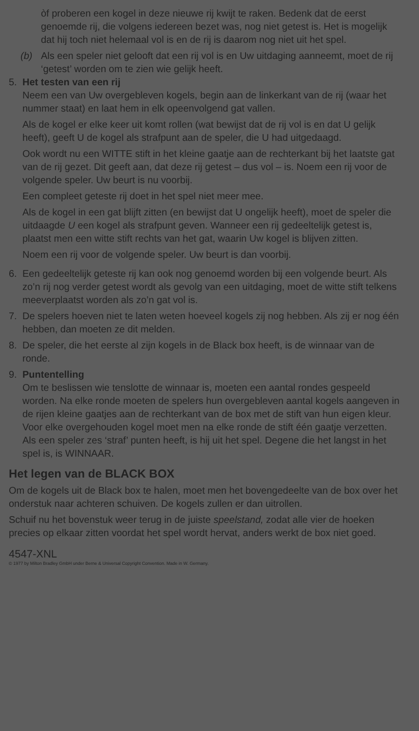òf proberen een kogel in deze nieuwe rij kwijt te raken. Bedenk dat de eerst genoemde rij, die volgens iedereen bezet was, nog niet getest is. Het is mogelijk dat hij toch niet helemaal vol is en de rij is daarom nog niet uit het spel.
(b) Als een speler niet gelooft dat een rij vol is en Uw uitdaging aanneemt, moet de rij ‘getest’ worden om te zien wie gelijk heeft.
5. Het testen van een rij
Neem een van Uw overgebleven kogels, begin aan de linkerkant van de rij (waar het nummer staat) en laat hem in elk opeenvolgend gat vallen.
Als de kogel er elke keer uit komt rollen (wat bewijst dat de rij vol is en dat U gelijk heeft), geeft U de kogel als strafpunt aan de speler, die U had uitgedaagd.
Ook wordt nu een WITTE stift in het kleine gaatje aan de rechterkant bij het laatste gat van de rij gezet. Dit geeft aan, dat deze rij getest – dus vol – is. Noem een rij voor de volgende speler. Uw beurt is nu voorbij.
Een compleet geteste rij doet in het spel niet meer mee.
Als de kogel in een gat blijft zitten (en bewijst dat U ongelijk heeft), moet de speler die uitdaagde U een kogel als strafpunt geven. Wanneer een rij gedeeltelijk getest is, plaatst men een witte stift rechts van het gat, waarin Uw kogel is blijven zitten.
Noem een rij voor de volgende speler. Uw beurt is dan voorbij.
6. Een gedeeltelijk geteste rij kan ook nog genoemd worden bij een volgende beurt. Als zo’n rij nog verder getest wordt als gevolg van een uitdaging, moet de witte stift telkens meeverplaatst worden als zo’n gat vol is.
7. De spelers hoeven niet te laten weten hoeveel kogels zij nog hebben. Als zij er nog één hebben, dan moeten ze dit melden.
8. De speler, die het eerste al zijn kogels in de Black box heeft, is de winnaar van de ronde.
9. Puntentelling
Om te beslissen wie tenslotte de winnaar is, moeten een aantal rondes gespeeld worden. Na elke ronde moeten de spelers hun overgebleven aantal kogels aangeven in de rijen kleine gaatjes aan de rechterkant van de box met de stift van hun eigen kleur. Voor elke overgehouden kogel moet men na elke ronde de stift één gaatje verzetten. Als een speler zes ‘straf’ punten heeft, is hij uit het spel. Degene die het langst in het spel is, is WINNAAR.
Het legen van de BLACK BOX
Om de kogels uit de Black box te halen, moet men het bovengedeelte van de box over het onderstuk naar achteren schuiven. De kogels zullen er dan uitrollen.
Schuif nu het bovenstuk weer terug in de juiste speelstand, zodat alle vier de hoeken precies op elkaar zitten voordat het spel wordt hervat, anders werkt de box niet goed.
4547-XNL
© 1977 by Milton Bradley GmbH under Berne & Universal Copyright Convention. Made in W. Germany.